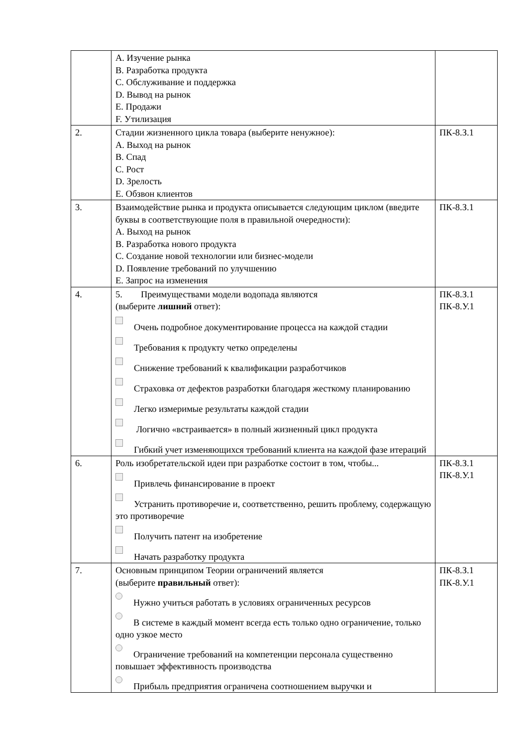| | A. Изучение рынка B. Разработка продукта C. Обслуживание и поддержка D. Вывод на рынок E. Продажи F. Утилизация | |
| 2. | Стадии жизненного цикла товара (выберите ненужное): A. Выход на рынок B. Спад C. Рост D. Зрелость E. Обзвон клиентов | ПК-8.З.1 |
| 3. | Взаимодействие рынка и продукта описывается следующим циклом (введите буквы в соответствующие поля в правильной очередности): A. Выход на рынок B. Разработка нового продукта C. Создание новой технологии или бизнес-модели D. Появление требований по улучшению E. Запрос на изменения | ПК-8.З.1 |
| 4. | 5. Преимуществами модели водопада являются (выберите лишний ответ): Очень подробное документирование процесса на каждой стадии Требования к продукту четко определены Снижение требований к квалификации разработчиков Страховка от дефектов разработки благодаря жесткому планированию Легко измеримые результаты каждой стадии Логично «встраивается» в полный жизненный цикл продукта Гибкий учет изменяющихся требований клиента на каждой фазе итераций | ПК-8.З.1 ПК-8.У.1 |
| 6. | Роль изобретательской идеи при разработке состоит в том, чтобы... Привлечь финансирование в проект Устранить противоречие и, соответственно, решить проблему, содержащую это противоречие Получить патент на изобретение Начать разработку продукта | ПК-8.З.1 ПК-8.У.1 |
| 7. | Основным принципом Теории ограничений является (выберите правильный ответ): Нужно учиться работать в условиях ограниченных ресурсов В системе в каждый момент всегда есть только одно ограничение, только одно узкое место Ограничение требований на компетенции персонала существенно повышает эффективность производства Прибыль предприятия ограничена соотношением выручки и | ПК-8.З.1 ПК-8.У.1 |